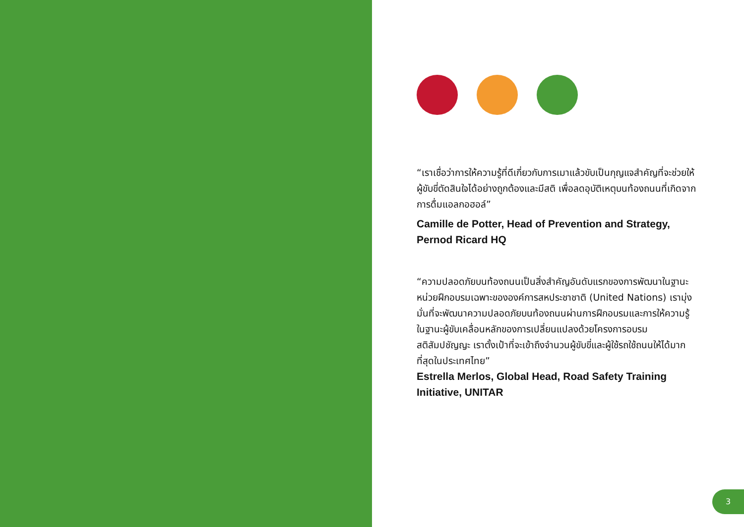“เราเชื่อว่าการให้ความรู้ที่ดีเกี่ยวกับการเมาแล้วขับเป็นกุญแจสำคัญที่จะช่วยให้ผู้ขับขี่ตัดสินใจได้อย่างถูกต้องและมีสติ เพื่อลดอุบัติเหตุบนท้องถนนที่เกิดจากการดื่มแอลกอฮอล์”
Camille de Potter, Head of Prevention and Strategy, Pernod Ricard HQ
“ความปลอดภัยบนท้องถนนเป็นสิ่งสำคัญอันดับแรกของการพัฒนาในฐานะหน่วยฝึกอบรมเฉพาะขององค์การสหประชาชาติ (United Nations) เรามุ่งมั่นที่จะพัฒนาความปลอดภัยบนท้องถนนผ่านการฝึกอบรมและการให้ความรู้ ในฐานะผู้ขับเคลื่อนหลักของการเปลี่ยนแปลงด้วยโครงการอบรมสติสัมปชัญญะ เราตั้งเป้าที่จะเข้าถึงจำนวนผู้ขับขี่และผู้ใช้รถใช้ถนนให้ได้มากที่สุดในประเทศไทย”
Estrella Merlos, Global Head, Road Safety Training Initiative, UNITAR
3